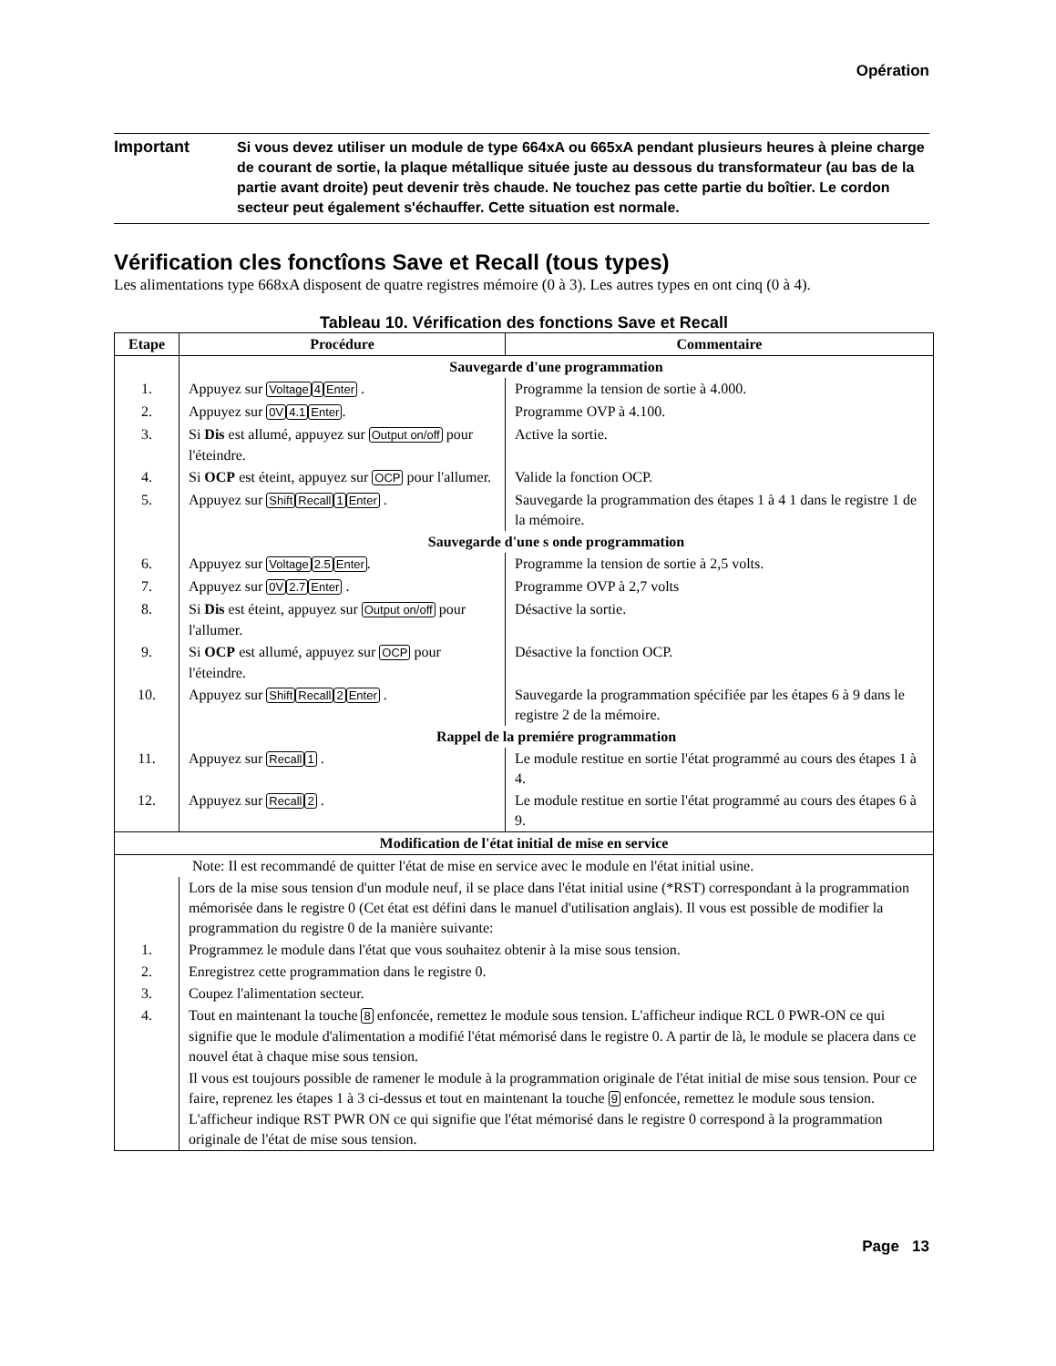Opération
Important
Si vous devez utiliser un module de type 664xA ou 665xA pendant plusieurs heures à pleine charge de courant de sortie, la plaque métallique située juste au dessous du transformateur (au bas de la partie avant droite) peut devenir très chaude. Ne touchez pas cette partie du boîtier. Le cordon secteur peut également s'échauffer. Cette situation est normale.
Vérification cles fonctîons Save et Recall (tous types)
Les alimentations type 668xA disposent de quatre registres mémoire (0 à 3). Les autres types en ont cinq (0 à 4).
Tableau 10. Vérification des fonctions Save et Recall
| Etape | Procédure | Commentaire |
| --- | --- | --- |
| | Sauvegarde d'une programmation | |
| 1. | Appuyez sur Voltage 4 Enter . | Programme la tension de sortie à 4.000. |
| 2. | Appuyez sur 0V 4.1 Enter . | Programme OVP à 4.100. |
| 3. | Si Dis est allumé, appuyez sur Output on/off pour l'éteindre. | Active la sortie. |
| 4. | Si OCP est éteint, appuyez sur OCP pour l'allumer. | Valide la fonction OCP. |
| 5. | Appuyez sur Shift Recall 1 Enter . | Sauvegarde la programmation des étapes 1 à 4 1 dans le registre 1 de la mémoire. |
| | Sauvegarde d'une s onde programmation | |
| 6. | Appuyez sur Voltage 2.5 Enter . | Programme la tension de sortie à 2,5 volts. |
| 7. | Appuyez sur 0V 2.7 Enter . | Programme OVP à 2,7 volts |
| 8. | Si Dis est éteint, appuyez sur Output on/off pour l'allumer. | Désactive la sortie. |
| 9. | Si OCP est allumé, appuyez sur OCP pour l'éteindre. | Désactive la fonction OCP. |
| 10. | Appuyez sur Shift Recall 2 Enter . | Sauvegarde la programmation spécifiée par les étapes 6 à 9 dans le registre 2 de la mémoire. |
| | Rappel de la premiére programmation | |
| 11. | Appuyez sur Recall 1 . | Le module restitue en sortie l'état programmé au cours des étapes 1 à 4. |
| 12. | Appuyez sur Recall 2 . | Le module restitue en sortie l'état programmé au cours des étapes 6 à 9. |
| Modification de l'état initial de mise en service | | |
| Note: Il est recommandé de quitter l'état de mise en service avec le module en l'état initial usine. | | |
| | Lors de la mise sous tension d'un module neuf, il se place dans l'état initial usine (*RST) correspondant à la programmation mémorisée dans le registre 0 (Cet état est défini dans le manuel d'utilisation anglais). Il vous est possible de modifier la programmation du registre 0 de la manière suivante: | |
| 1. | Programmez le module dans l'état que vous souhaitez obtenir à la mise sous tension. | |
| 2. | Enregistrez cette programmation dans le registre 0. | |
| 3. | Coupez l'alimentation secteur. | |
| 4. | Tout en maintenant la touche 8 enfoncée, remettez le module sous tension. L'afficheur indique RCL 0 PWR-ON ce qui signifie que le module d'alimentation a modifié l'état mémorisé dans le registre 0. A partir de là, le module se placera dans ce nouvel état à chaque mise sous tension. | |
| | Il vous est toujours possible de ramener le module à la programmation originale de l'état initial de mise sous tension. Pour ce faire, reprenez les étapes 1 à 3 ci-dessus et tout en maintenant la touche 9 enfoncée, remettez le module sous tension. L'afficheur indique RST PWR ON ce qui signifie que l'état mémorisé dans le registre 0 correspond à la programmation originale de l'état de mise sous tension. | |
Page 13